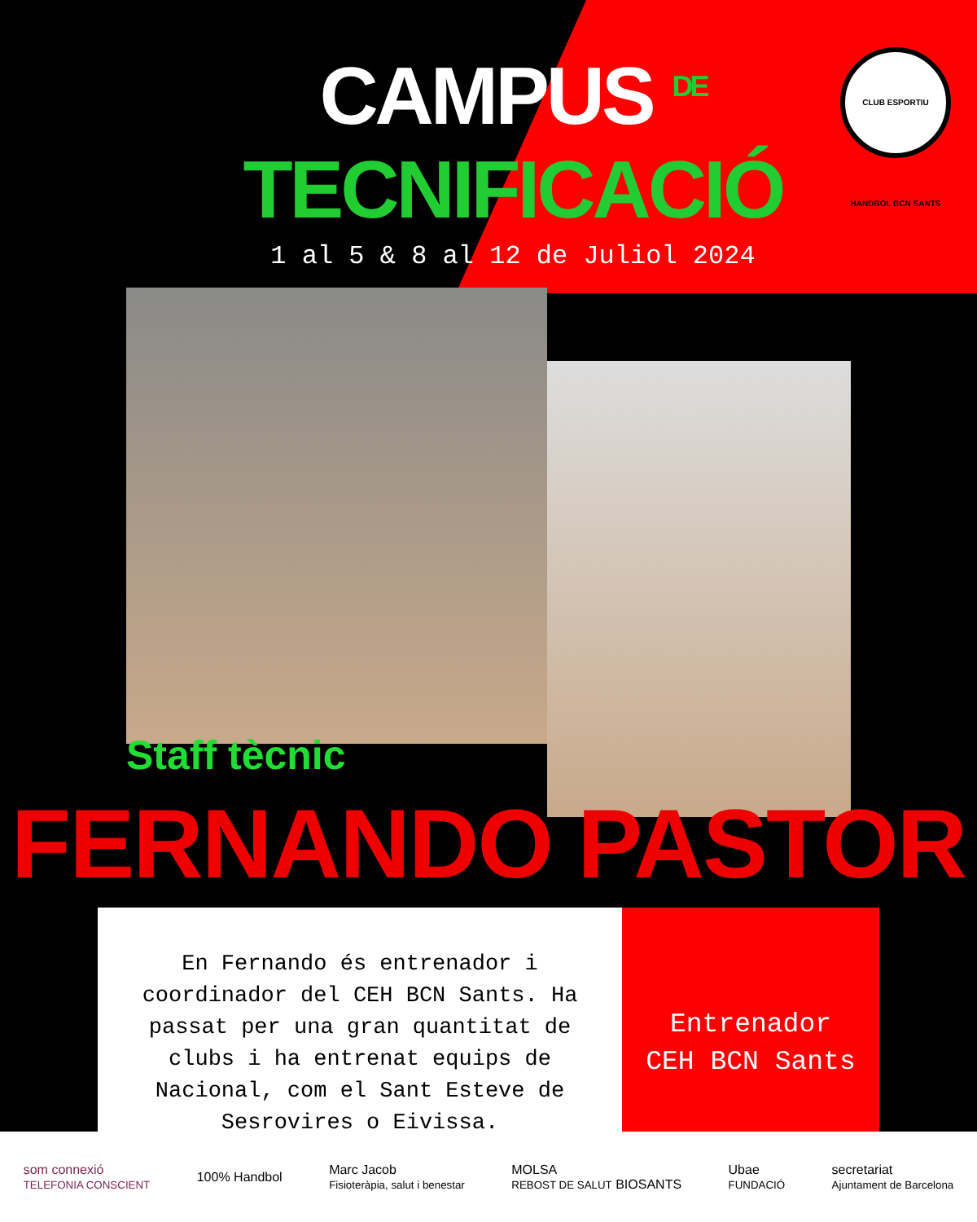CAMPUS <sup>DE</sup> TECNIFICACIÓ
1 al 5 & 8 al 12 de Juliol 2024
CLUB ESPORTIU HANDBOL BCN SANTS
Staff tècnic
FERNANDO PASTOR
En Fernando és entrenador i coordinador del CEH BCN Sants. Ha passat per una gran quantitat de clubs i ha entrenat equips de Nacional, com el Sant Esteve de Sesrovires o Eivissa.
Entrenador
CEH BCN Sants
som connexió
TELEFONIA CONSCIENT 100% Handbol Marc Jacob
Fisioteràpia, salut i benestar MOLSA
REBOST DE SALUT BIOSANTS Ubae
FUNDACIÓ secretariat
Ajuntament de Barcelona